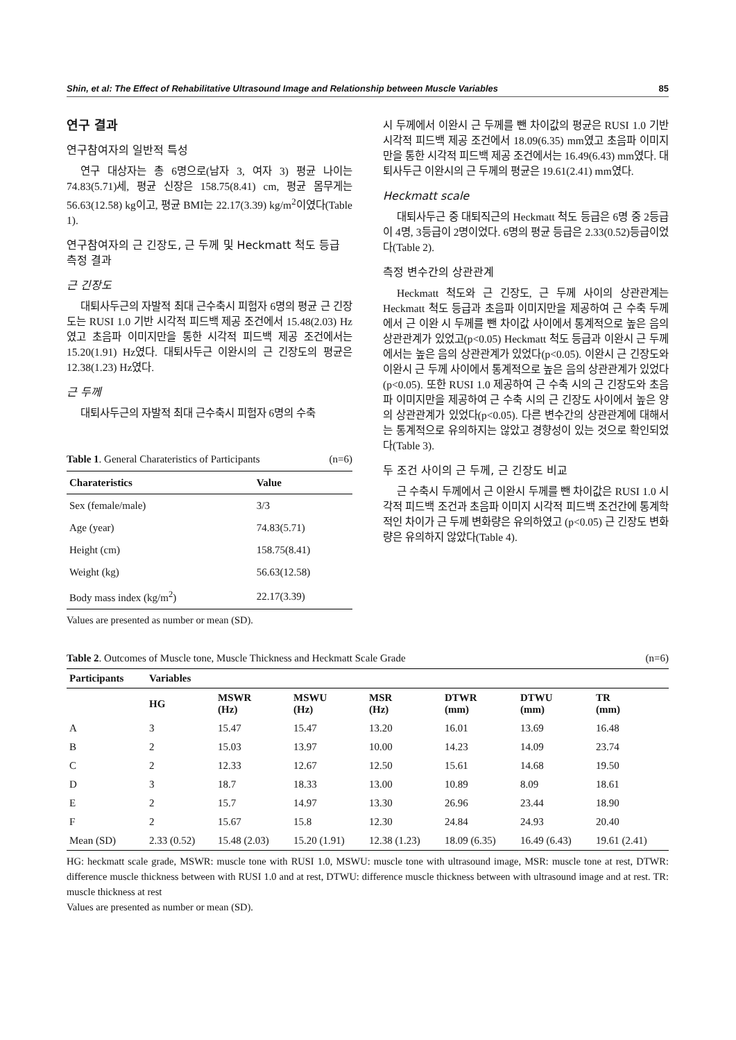Shin, et al: The Effect of Rehabilitative Ultrasound Image and Relationship between Muscle Variables 85
연구 결과
연구참여자의 일반적 특성
연구 대상자는 총 6명으로(남자 3, 여자 3) 평균 나이는 74.83(5.71)세, 평균 신장은 158.75(8.41) cm, 평균 몸무게는 56.63(12.58) kg이고, 평균 BMI는 22.17(3.39) kg/m<sup>2</sup>이였다(Table 1).
연구참여자의 근 긴장도, 근 두께 및 Heckmatt 척도 등급 측정 결과
근 긴장도
대퇴사두근의 자발적 최대 근수축시 피험자 6명의 평균 근 긴장도는 RUSI 1.0 기반 시각적 피드백 제공 조건에서 15.48(2.03) Hz였고 초음파 이미지만을 통한 시각적 피드백 제공 조건에서는 15.20(1.91) Hz였다. 대퇴사두근 이완시의 근 긴장도의 평균은 12.38(1.23) Hz였다.
근 두께
대퇴사두근의 자발적 최대 근수축시 피험자 6명의 수축
Table 1. General Charateristics of Participants (n=6)
| Charateristics | Value |
| --- | --- |
| Sex (female/male) | 3/3 |
| Age (year) | 74.83(5.71) |
| Height (cm) | 158.75(8.41) |
| Weight (kg) | 56.63(12.58) |
| Body mass index (kg/m<sup>2</sup>) | 22.17(3.39) |
Values are presented as number or mean (SD).
시 두께에서 이완시 근 두께를 뺀 차이값의 평균은 RUSI 1.0 기반 시각적 피드백 제공 조건에서 18.09(6.35) mm였고 초음파 이미지만을 통한 시각적 피드백 제공 조건에서는 16.49(6.43) mm였다. 대퇴사두근 이완시의 근 두께의 평균은 19.61(2.41) mm였다.
Heckmatt scale
대퇴사두근 중 대퇴직근의 Heckmatt 척도 등급은 6명 중 2등급이 4명, 3등급이 2명이었다. 6명의 평균 등급은 2.33(0.52)등급이었다(Table 2).
측정 변수간의 상관관계
Heckmatt 척도와 근 긴장도, 근 두께 사이의 상관관계는 Heckmatt 척도 등급과 초음파 이미지만을 제공하여 근 수축 두께에서 근 이완 시 두께를 뺀 차이값 사이에서 통계적으로 높은 음의 상관관계가 있었고(p<0.05) Heckmatt 척도 등급과 이완시 근 두께에서는 높은 음의 상관관계가 있었다(p<0.05). 이완시 근 긴장도와 이완시 근 두께 사이에서 통계적으로 높은 음의 상관관계가 있었다(p<0.05). 또한 RUSI 1.0 제공하여 근 수축 시의 근 긴장도와 초음파 이미지만을 제공하여 근 수축 시의 근 긴장도 사이에서 높은 양의 상관관계가 있었다(p<0.05). 다른 변수간의 상관관계에 대해서는 통계적으로 유의하지는 않았고 경향성이 있는 것으로 확인되었다(Table 3).
두 조건 사이의 근 두께, 근 긴장도 비교
근 수축시 두께에서 근 이완시 두께를 뺀 차이값은 RUSI 1.0 시각적 피드백 조건과 초음파 이미지 시각적 피드백 조건간에 통계학적인 차이가 근 두께 변화량은 유의하였고 (p<0.05) 근 긴장도 변화량은 유의하지 않았다(Table 4).
Table 2. Outcomes of Muscle tone, Muscle Thickness and Heckmatt Scale Grade (n=6)
| Participants | Variables | | | | | | |
| --- | --- | --- | --- | --- | --- | --- | --- |
| | HG | MSWR (Hz) | MSWU (Hz) | MSR (Hz) | DTWR (mm) | DTWU (mm) | TR (mm) |
| A | 3 | 15.47 | 15.47 | 13.20 | 16.01 | 13.69 | 16.48 |
| B | 2 | 15.03 | 13.97 | 10.00 | 14.23 | 14.09 | 23.74 |
| C | 2 | 12.33 | 12.67 | 12.50 | 15.61 | 14.68 | 19.50 |
| D | 3 | 18.7 | 18.33 | 13.00 | 10.89 | 8.09 | 18.61 |
| E | 2 | 15.7 | 14.97 | 13.30 | 26.96 | 23.44 | 18.90 |
| F | 2 | 15.67 | 15.8 | 12.30 | 24.84 | 24.93 | 20.40 |
| Mean (SD) | 2.33 (0.52) | 15.48 (2.03) | 15.20 (1.91) | 12.38 (1.23) | 18.09 (6.35) | 16.49 (6.43) | 19.61 (2.41) |
HG: heckmatt scale grade, MSWR: muscle tone with RUSI 1.0, MSWU: muscle tone with ultrasound image, MSR: muscle tone at rest, DTWR: difference muscle thickness between with RUSI 1.0 and at rest, DTWU: difference muscle thickness between with ultrasound image and at rest. TR: muscle thickness at rest
Values are presented as number or mean (SD).